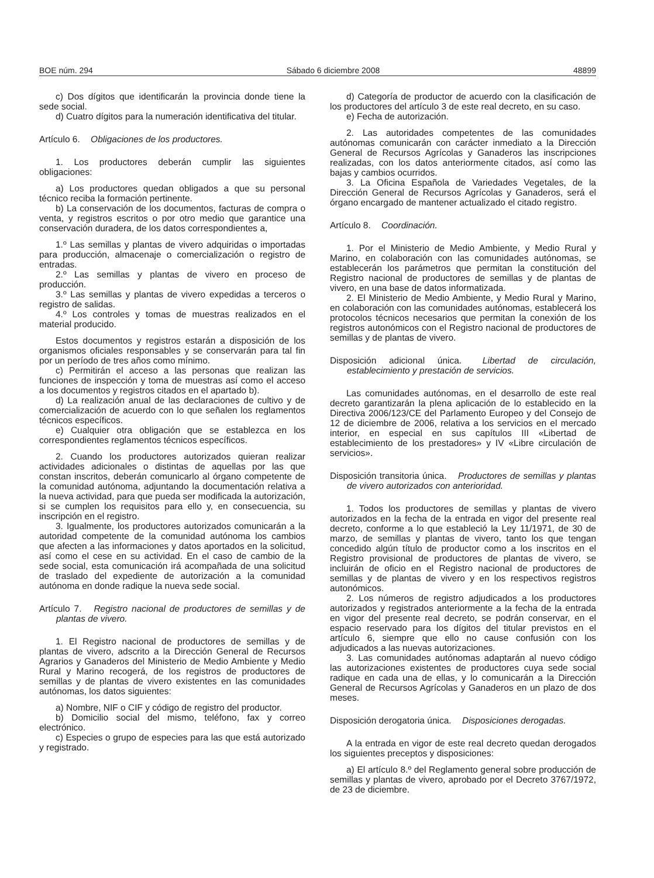BOE núm. 294 Sábado 6 diciembre 2008 48899
c) Dos dígitos que identificarán la provincia donde tiene la sede social.
d) Cuatro dígitos para la numeración identificativa del titular.
Artículo 6. Obligaciones de los productores.
1. Los productores deberán cumplir las siguientes obligaciones:
a) Los productores quedan obligados a que su personal técnico reciba la formación pertinente.
b) La conservación de los documentos, facturas de compra o venta, y registros escritos o por otro medio que garantice una conservación duradera, de los datos correspondientes a,
1.º Las semillas y plantas de vivero adquiridas o importadas para producción, almacenaje o comercialización o registro de entradas.
2.º Las semillas y plantas de vivero en proceso de producción.
3.º Las semillas y plantas de vivero expedidas a terceros o registro de salidas.
4.º Los controles y tomas de muestras realizados en el material producido.
Estos documentos y registros estarán a disposición de los organismos oficiales responsables y se conservarán para tal fin por un período de tres años como mínimo.
c) Permitirán el acceso a las personas que realizan las funciones de inspección y toma de muestras así como el acceso a los documentos y registros citados en el apartado b).
d) La realización anual de las declaraciones de cultivo y de comercialización de acuerdo con lo que señalen los reglamentos técnicos específicos.
e) Cualquier otra obligación que se establezca en los correspondientes reglamentos técnicos específicos.
2. Cuando los productores autorizados quieran realizar actividades adicionales o distintas de aquellas por las que constan inscritos, deberán comunicarlo al órgano competente de la comunidad autónoma, adjuntando la documentación relativa a la nueva actividad, para que pueda ser modificada la autorización, si se cumplen los requisitos para ello y, en consecuencia, su inscripción en el registro.
3. Igualmente, los productores autorizados comunicarán a la autoridad competente de la comunidad autónoma los cambios que afecten a las informaciones y datos aportados en la solicitud, así como el cese en su actividad. En el caso de cambio de la sede social, esta comunicación irá acompañada de una solicitud de traslado del expediente de autorización a la comunidad autónoma en donde radique la nueva sede social.
Artículo 7. Registro nacional de productores de semillas y de plantas de vivero.
1. El Registro nacional de productores de semillas y de plantas de vivero, adscrito a la Dirección General de Recursos Agrarios y Ganaderos del Ministerio de Medio Ambiente y Medio Rural y Marino recogerá, de los registros de productores de semillas y de plantas de vivero existentes en las comunidades autónomas, los datos siguientes:
a) Nombre, NIF o CIF y código de registro del productor.
b) Domicilio social del mismo, teléfono, fax y correo electrónico.
c) Especies o grupo de especies para las que está autorizado y registrado.
d) Categoría de productor de acuerdo con la clasificación de los productores del artículo 3 de este real decreto, en su caso.
e) Fecha de autorización.
2. Las autoridades competentes de las comunidades autónomas comunicarán con carácter inmediato a la Dirección General de Recursos Agrícolas y Ganaderos las inscripciones realizadas, con los datos anteriormente citados, así como las bajas y cambios ocurridos.
3. La Oficina Española de Variedades Vegetales, de la Dirección General de Recursos Agrícolas y Ganaderos, será el órgano encargado de mantener actualizado el citado registro.
Artículo 8. Coordinación.
1. Por el Ministerio de Medio Ambiente, y Medio Rural y Marino, en colaboración con las comunidades autónomas, se establecerán los parámetros que permitan la constitución del Registro nacional de productores de semillas y de plantas de vivero, en una base de datos informatizada.
2. El Ministerio de Medio Ambiente, y Medio Rural y Marino, en colaboración con las comunidades autónomas, establecerá los protocolos técnicos necesarios que permitan la conexión de los registros autonómicos con el Registro nacional de productores de semillas y de plantas de vivero.
Disposición adicional única. Libertad de circulación, establecimiento y prestación de servicios.
Las comunidades autónomas, en el desarrollo de este real decreto garantizarán la plena aplicación de lo establecido en la Directiva 2006/123/CE del Parlamento Europeo y del Consejo de 12 de diciembre de 2006, relativa a los servicios en el mercado interior, en especial en sus capítulos III «Libertad de establecimiento de los prestadores» y IV «Libre circulación de servicios».
Disposición transitoria única. Productores de semillas y plantas de vivero autorizados con anterioridad.
1. Todos los productores de semillas y plantas de vivero autorizados en la fecha de la entrada en vigor del presente real decreto, conforme a lo que estableció la Ley 11/1971, de 30 de marzo, de semillas y plantas de vivero, tanto los que tengan concedido algún título de productor como a los inscritos en el Registro provisional de productores de plantas de vivero, se incluirán de oficio en el Registro nacional de productores de semillas y de plantas de vivero y en los respectivos registros autonómicos.
2. Los números de registro adjudicados a los productores autorizados y registrados anteriormente a la fecha de la entrada en vigor del presente real decreto, se podrán conservar, en el espacio reservado para los dígitos del titular previstos en el artículo 6, siempre que ello no cause confusión con los adjudicados a las nuevas autorizaciones.
3. Las comunidades autónomas adaptarán al nuevo código las autorizaciones existentes de productores cuya sede social radique en cada una de ellas, y lo comunicarán a la Dirección General de Recursos Agrícolas y Ganaderos en un plazo de dos meses.
Disposición derogatoria única. Disposiciones derogadas.
A la entrada en vigor de este real decreto quedan derogados los siguientes preceptos y disposiciones:
a) El artículo 8.º del Reglamento general sobre producción de semillas y plantas de vivero, aprobado por el Decreto 3767/1972, de 23 de diciembre.